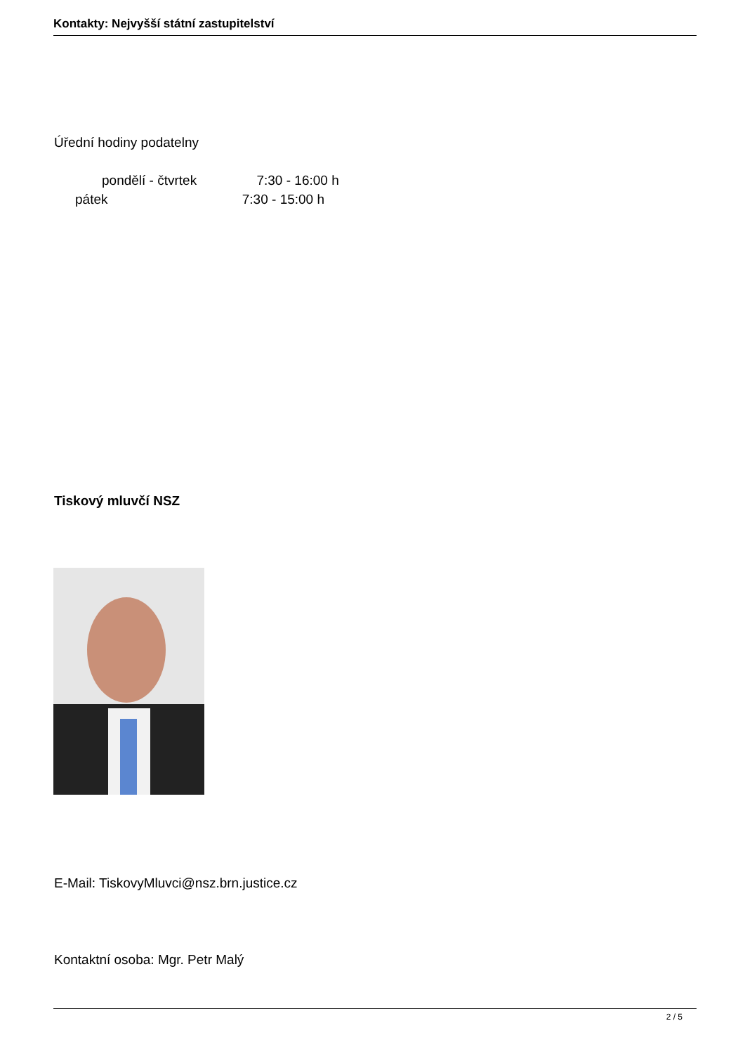Kontakty: Nejvyšší státní zastupitelství
Úřední hodiny podatelny
pondělí - čtvrtek 7:30 - 16:00 h
pátek 7:30 - 15:00 h
Tiskový mluvčí NSZ
E-Mail: TiskovyMluvci@nsz.brn.justice.cz
Kontaktní osoba: Mgr. Petr Malý
2 / 5